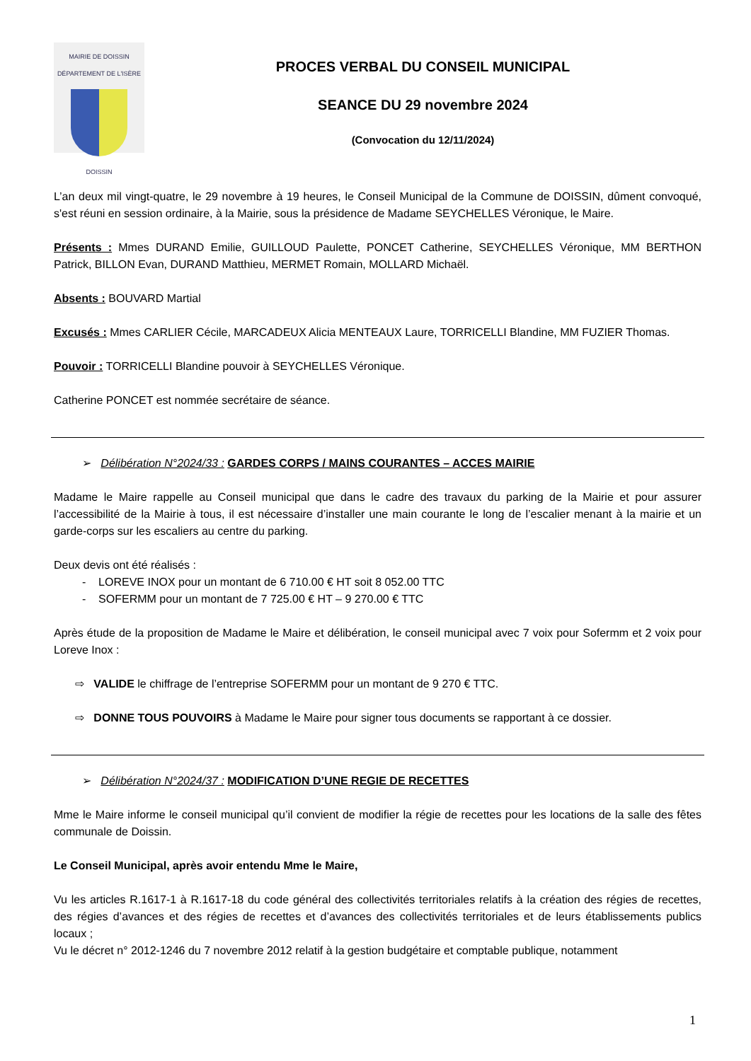MAIRIE DE DOISSIN
DÉPARTEMENT DE L'ISÈRE
DOISSIN
PROCES VERBAL DU CONSEIL MUNICIPAL
SEANCE DU 29 novembre 2024
(Convocation du 12/11/2024)
L’an deux mil vingt-quatre, le 29 novembre à 19 heures, le Conseil Municipal de la Commune de DOISSIN, dûment convoqué, s'est réuni en session ordinaire, à la Mairie, sous la présidence de Madame SEYCHELLES Véronique, le Maire.
Présents : Mmes DURAND Emilie, GUILLOUD Paulette, PONCET Catherine, SEYCHELLES Véronique, MM BERTHON Patrick, BILLON Evan, DURAND Matthieu, MERMET Romain, MOLLARD Michaël.
Absents : BOUVARD Martial
Excusés : Mmes CARLIER Cécile, MARCADEUX Alicia MENTEAUX Laure, TORRICELLI Blandine, MM FUZIER Thomas.
Pouvoir : TORRICELLI Blandine pouvoir à SEYCHELLES Véronique.
Catherine PONCET est nommée secrétaire de séance.
➢ Délibération N°2024/33 : GARDES CORPS / MAINS COURANTES – ACCES MAIRIE
Madame le Maire rappelle au Conseil municipal que dans le cadre des travaux du parking de la Mairie et pour assurer l’accessibilité de la Mairie à tous, il est nécessaire d’installer une main courante le long de l’escalier menant à la mairie et un garde-corps sur les escaliers au centre du parking.
Deux devis ont été réalisés :
- LOREVE INOX pour un montant de 6 710.00 € HT soit 8 052.00 TTC
- SOFERMM pour un montant de 7 725.00 € HT – 9 270.00 € TTC
Après étude de la proposition de Madame le Maire et délibération, le conseil municipal avec 7 voix pour Sofermm et 2 voix pour Loreve Inox :
⇨ VALIDE le chiffrage de l’entreprise SOFERMM pour un montant de 9 270 € TTC.
⇨ DONNE TOUS POUVOIRS à Madame le Maire pour signer tous documents se rapportant à ce dossier.
➢ Délibération N°2024/37 : MODIFICATION D’UNE REGIE DE RECETTES
Mme le Maire informe le conseil municipal qu’il convient de modifier la régie de recettes pour les locations de la salle des fêtes communale de Doissin.
Le Conseil Municipal, après avoir entendu Mme le Maire,
Vu les articles R.1617-1 à R.1617-18 du code général des collectivités territoriales relatifs à la création des régies de recettes, des régies d’avances et des régies de recettes et d’avances des collectivités territoriales et de leurs établissements publics locaux ;
Vu le décret n° 2012-1246 du 7 novembre 2012 relatif à la gestion budgétaire et comptable publique, notamment
1